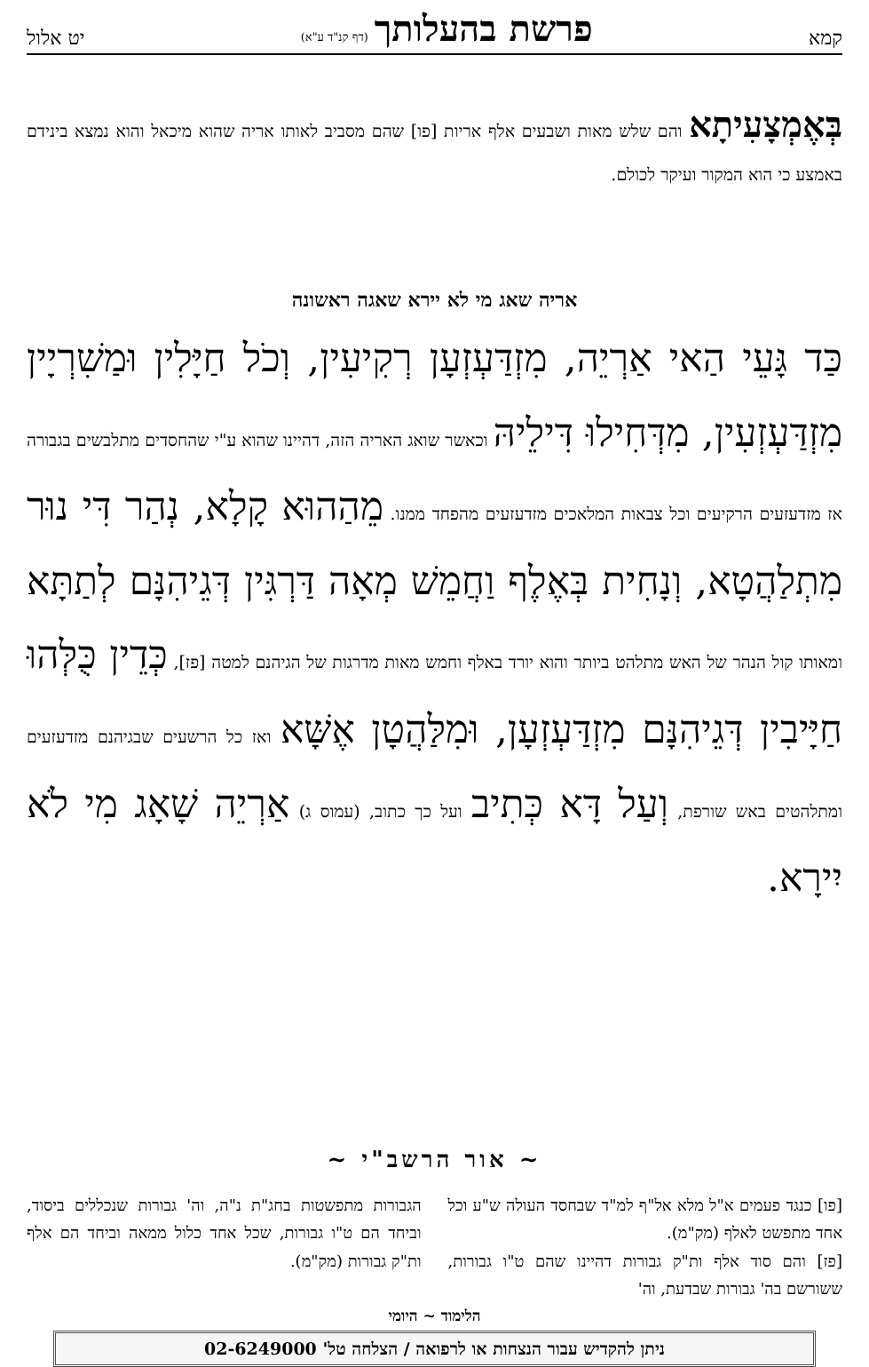קמא פרשת בהעלותך (דף קנ"ד ע"א) יט אלול
בְּאֶמְצָעִיתָא והם שלש מאות ושבעים אלף אריות [פו] שהם מסביב לאותו אריה שהוא מיכאל והוא נמצא בינידם באמצע כי הוא המקור ועיקר לכולם.
אריה שאג מי לא יירא שאגה ראשונה
כַּד גָּעֵי הַאי אַרְיֵה, מִזְדַּעְזְעָן רְקִיעִין, וְכֹל חַיָּלִין וּמַשִׁרְיָין מִזְדַּעְזְעִין, מִדְּחִילוּ דִּילֵיהּ וכאשר שואג האריה הזה, דהיינו שהוא ע"י שהחסדים מתלבשים בגבורה אז מזדעזעים הרקיעים וכל צבאות המלאכים מזדעזעים מהפחד ממנו. מֵהַהוּא קָלָא, נְהַר דִּי נוּר מִתְלַהֲטָא, וְנָחִית בְּאֶלֶף וַחֲמֵשׁ מְאָה דַּרְגִּין דְּגֵיהִנָּם לְתַתָּא ומאותו קול הנהר של האש מתלהט ביותר והוא יורד באלף וחמש מאות מדרגות של הגיהנם למטה [פז], כְּדֵין כֻּלְּהוּ חַיָּיבִין דְּגֵיהִנָּם מִזְדַּעְזְעָן, וּמִלַּהֲטָן אֶשָּׁא ואז כל הרשעים שבגיהנם מזדעזעים ומתלהטים באש שורפת, וְעַל דָּא כְּתִיב ועל כך כתוב, (עמוס ג) אַרְיֵה שָׁאָג מִי לֹא יִירָא.
~ אור הרשב"י ~
[פו] כנגד פעמים א"ל מלא אל"ף למ"ד שבחסד העולה ש"ע וכל אחד מתפשט לאלף (מק"מ).
[פז] והם סוד אלף ות"ק גבורות דהיינו שהם ט"ו גבורות, ששורשם בה' גבורות שבדעת, וה'
הגבורות מתפשטות בחג"ת נ"ה, וה' גבורות שנכללים ביסוד, וביחד הם ט"ו גבורות, שכל אחד כלול ממאה וביחד הם אלף ות"ק גבורות (מק"מ).
הלימוד ~ היומי
ניתן להקדיש עבור הנצחות או לרפואה / הצלחה טל' 02-6249000